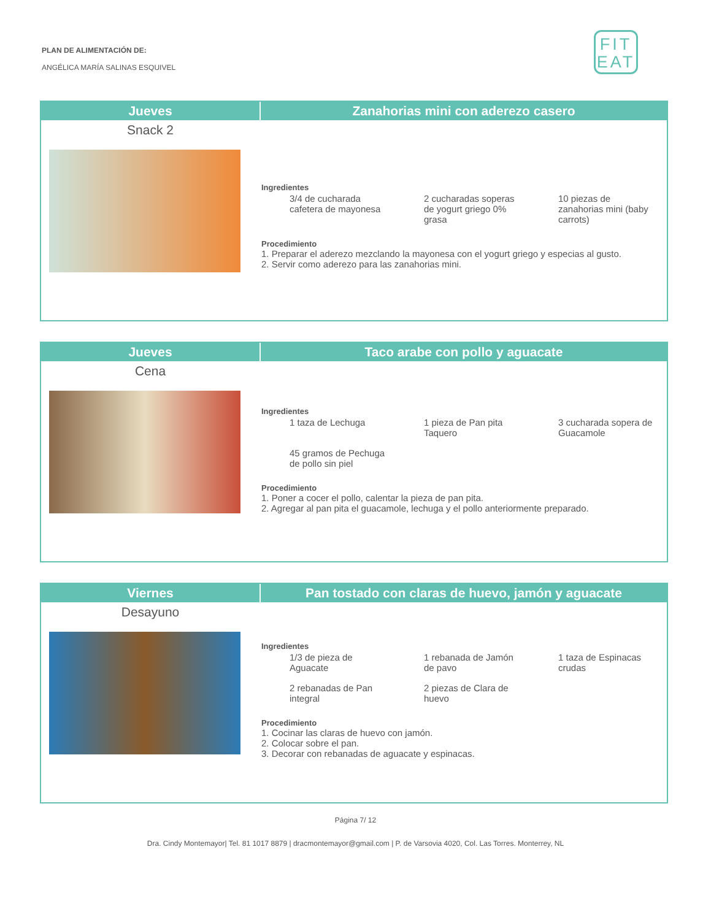PLAN DE ALIMENTACIÓN DE:
ANGÉLICA MARÍA SALINAS ESQUIVEL
FIT
EAT
Jueves Zanahorias mini con aderezo casero
Snack 2
Ingredientes
| 3/4 de cucharada cafetera de mayonesa | 2 cucharadas soperas de yogurt griego 0% grasa | 10 piezas de zanahorias mini (baby carrots) |
Procedimiento
1. Preparar el aderezo mezclando la mayonesa con el yogurt griego y especias al gusto.
2. Servir como aderezo para las zanahorias mini.
Jueves Taco arabe con pollo y aguacate
Cena
Ingredientes
| 1 taza de Lechuga | 1 pieza de Pan pita Taquero | 3 cucharada sopera de Guacamole |
| 45 gramos de Pechuga de pollo sin piel | | |
Procedimiento
1. Poner a cocer el pollo, calentar la pieza de pan pita.
2. Agregar al pan pita el guacamole, lechuga y el pollo anteriormente preparado.
Viernes Pan tostado con claras de huevo, jamón y aguacate
Desayuno
Ingredientes
| 1/3 de pieza de Aguacate | 1 rebanada de Jamón de pavo | 1 taza de Espinacas crudas |
| 2 rebanadas de Pan integral | 2 piezas de Clara de huevo | |
Procedimiento
1. Cocinar las claras de huevo con jamón.
2. Colocar sobre el pan.
3. Decorar con rebanadas de aguacate y espinacas.
Página 7/ 12
Dra. Cindy Montemayor| Tel. 81 1017 8879 | dracmontemayor@gmail.com | P. de Varsovia 4020, Col. Las Torres. Monterrey, NL